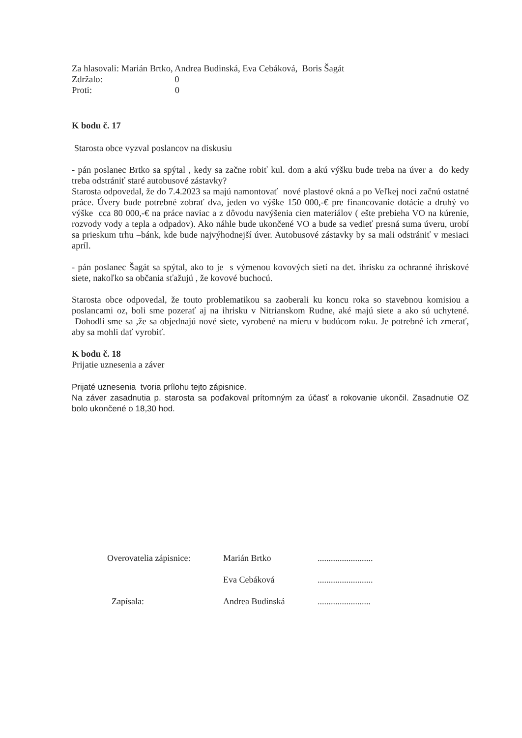Za hlasovali: Marián Brtko, Andrea Budinská, Eva Cebáková, Boris Šagát
Zdržalo: 0
Proti: 0
K bodu č. 17
Starosta obce vyzval poslancov na diskusiu
- pán poslanec Brtko sa spýtal , kedy sa začne robiť kul. dom a akú výšku bude treba na úver a do kedy treba odstrániť staré autobusové zástavky?
Starosta odpovedal, že do 7.4.2023 sa majú namontovať nové plastové okná a po Veľkej noci začnú ostatné práce. Úvery bude potrebné zobrať dva, jeden vo výške 150 000,-€ pre financovanie dotácie a druhý vo výške cca 80 000,-€ na práce naviac a z dôvodu navýšenia cien materiálov ( ešte prebieha VO na kúrenie, rozvody vody a tepla a odpadov). Ako náhle bude ukončené VO a bude sa vedieť presná suma úveru, urobí sa prieskum trhu –bánk, kde bude najvýhodnejší úver. Autobusové zástavky by sa mali odstrániť v mesiaci apríl.
- pán poslanec Šagát sa spýtal, ako to je s výmenou kovových sietí na det. ihrisku za ochranné ihriskové siete, nakoľko sa občania sťažujú , že kovové buchocú.
Starosta obce odpovedal, že touto problematikou sa zaoberali ku koncu roka so stavebnou komisiou a poslancami oz, boli sme pozerať aj na ihrisku v Nitrianskom Rudne, aké majú siete a ako sú uchytené. Dohodli sme sa ,že sa objednajú nové siete, vyrobené na mieru v budúcom roku. Je potrebné ich zmerať, aby sa mohli dať vyrobiť.
K bodu č. 18
Prijatie uznesenia a záver
Prijaté uznesenia tvoria prílohu tejto zápisnice.
Na záver zasadnutia p. starosta sa poďakoval prítomným za účasť a rokovanie ukončil. Zasadnutie OZ bolo ukončené o 18,30 hod.
| Overovatelia zápisnice: | Marián Brtko | ......................... |
| | Eva Cebáková | ......................... |
| Zapísala: | Andrea Budinská | ........................ |